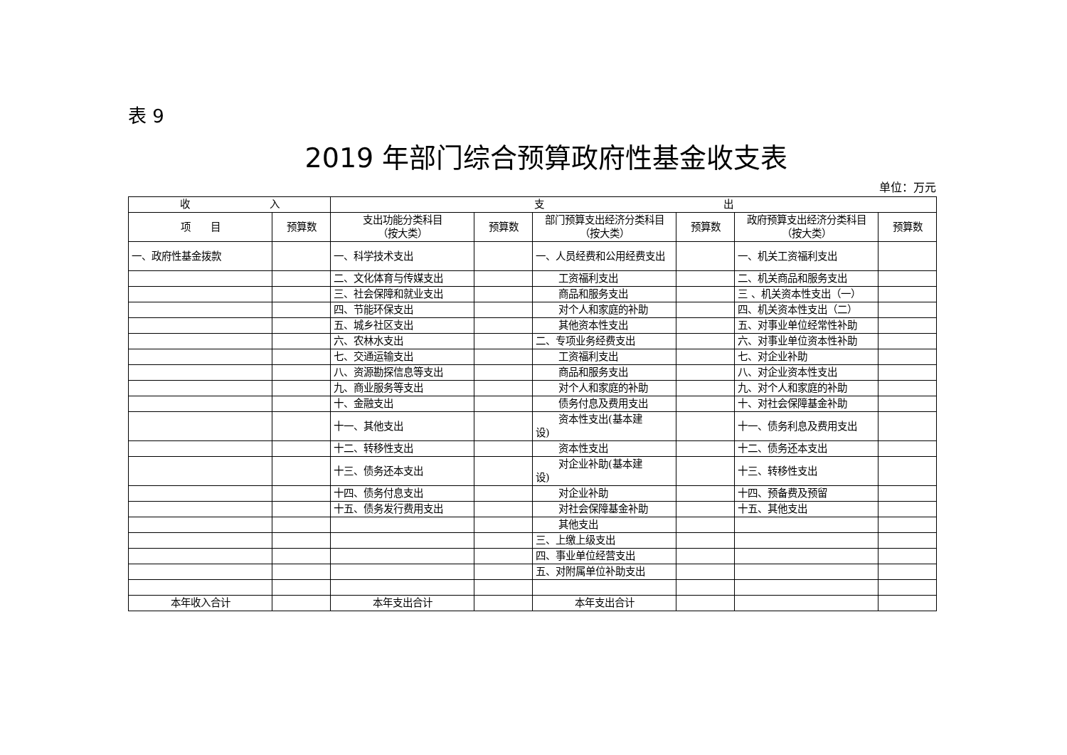表 9
2019 年部门综合预算政府性基金收支表
单位：万元
| 收 入 | | 支 出 | | | | | |
| --- | --- | --- | --- | --- | --- | --- | --- |
| 项 目 | 预算数 | 支出功能分类科目 （按大类） | 预算数 | 部门预算支出经济分类科目（按大类） | 预算数 | 政府预算支出经济分类科目（按大类） | 预算数 |
| 一、政府性基金拨款 | | 一、科学技术支出 | | 一、人员经费和公用经费支出 | | 一、机关工资福利支出 | |
| | | 二、文化体育与传媒支出 | | 工资福利支出 | | 二、机关商品和服务支出 | |
| | | 三、社会保障和就业支出 | | 商品和服务支出 | | 三 、机关资本性支出（一） | |
| | | 四、节能环保支出 | | 对个人和家庭的补助 | | 四、机关资本性支出（二） | |
| | | 五、城乡社区支出 | | 其他资本性支出 | | 五、对事业单位经常性补助 | |
| | | 六、农林水支出 | | 二、专项业务经费支出 | | 六、对事业单位资本性补助 | |
| | | 七、交通运输支出 | | 工资福利支出 | | 七、对企业补助 | |
| | | 八、资源勘探信息等支出 | | 商品和服务支出 | | 八、对企业资本性支出 | |
| | | 九、商业服务等支出 | | 对个人和家庭的补助 | | 九、对个人和家庭的补助 | |
| | | 十、金融支出 | | 债务付息及费用支出 | | 十、对社会保障基金补助 | |
| | | 十一、其他支出 | | 资本性支出(基本建 设) | | 十一、债务利息及费用支出 | |
| | | 十二、转移性支出 | | 资本性支出 | | 十二、债务还本支出 | |
| | | 十三、债务还本支出 | | 对企业补助(基本建 设) | | 十三、转移性支出 | |
| | | 十四、债务付息支出 | | 对企业补助 | | 十四、预备费及预留 | |
| | | 十五、债务发行费用支出 | | 对社会保障基金补助 | | 十五、其他支出 | |
| | | | | 其他支出 | | | |
| | | | | 三、上缴上级支出 | | | |
| | | | | 四、事业单位经营支出 | | | |
| | | | | 五、对附属单位补助支出 | | | |
| 本年收入合计 | | 本年支出合计 | | 本年支出合计 | | | |